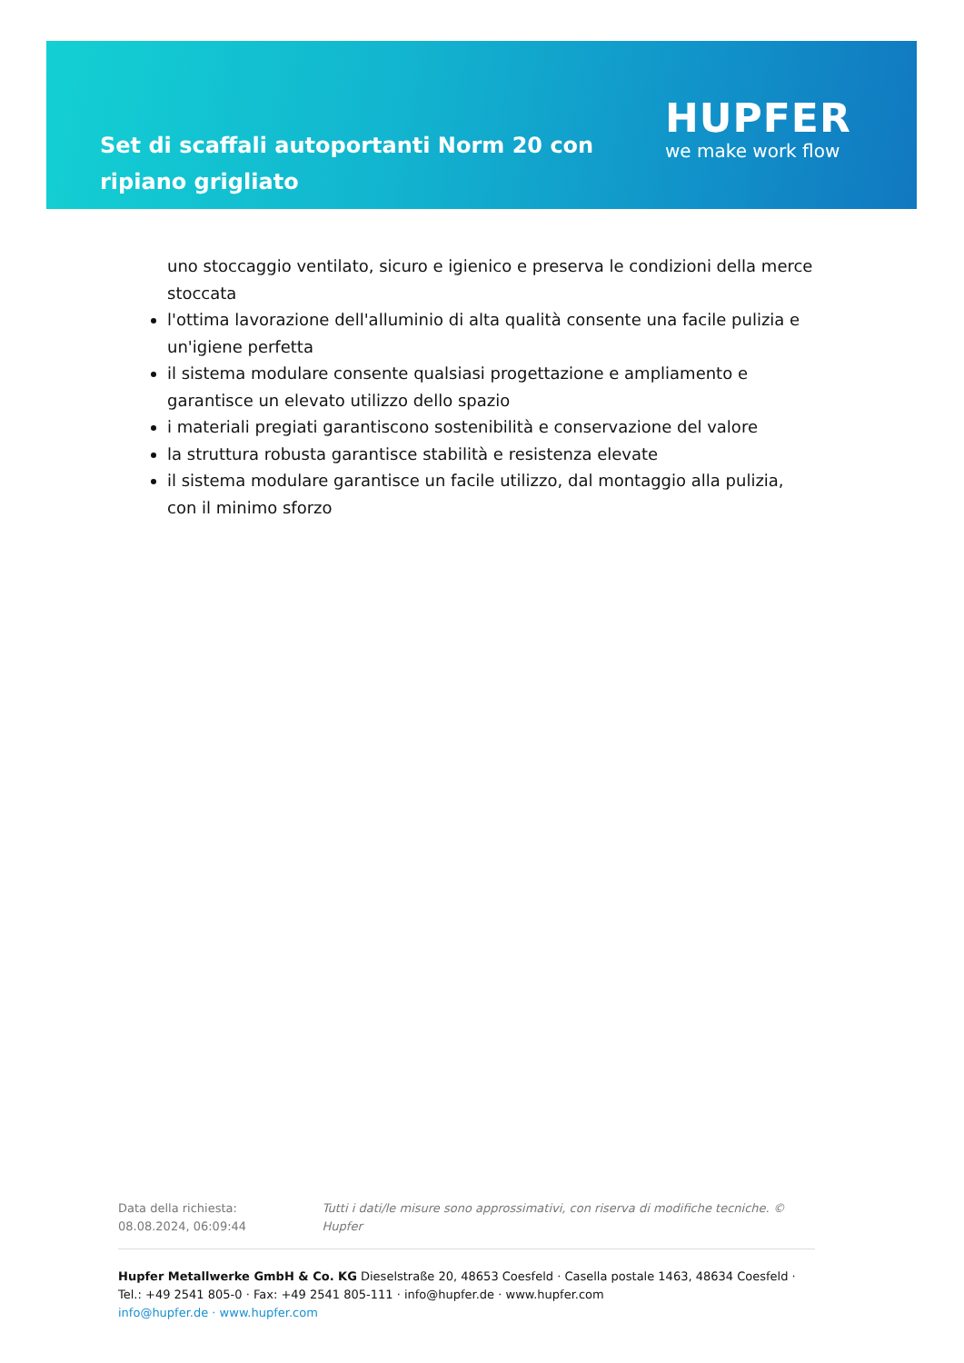Set di scaffali autoportanti Norm 20 con ripiano grigliato
HUPFER
we make work flow
uno stoccaggio ventilato, sicuro e igienico e preserva le condizioni della merce stoccata
l'ottima lavorazione dell'alluminio di alta qualità consente una facile pulizia e un'igiene perfetta
il sistema modulare consente qualsiasi progettazione e ampliamento e garantisce un elevato utilizzo dello spazio
i materiali pregiati garantiscono sostenibilità e conservazione del valore
la struttura robusta garantisce stabilità e resistenza elevate
il sistema modulare garantisce un facile utilizzo, dal montaggio alla pulizia, con il minimo sforzo
Data della richiesta: 08.08.2024, 06:09:44
Tutti i dati/le misure sono approssimativi, con riserva di modifiche tecniche. © Hupfer
Hupfer Metallwerke GmbH & Co. KG Dieselstraße 20, 48653 Coesfeld · Casella postale 1463, 48634 Coesfeld · Tel.: +49 2541 805-0 · Fax: +49 2541 805-111 · info@hupfer.de · www.hupfer.com
info@hupfer.de · www.hupfer.com